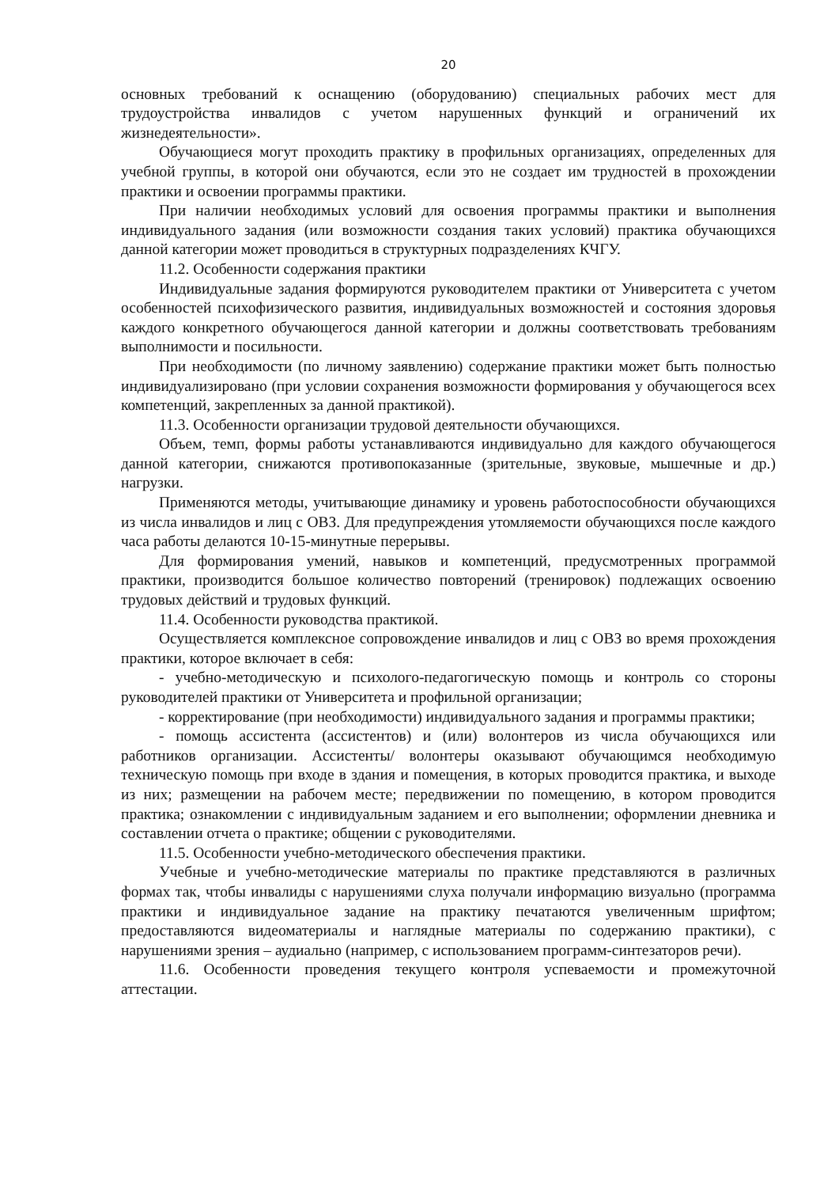20
основных требований к оснащению (оборудованию) специальных рабочих мест для трудоустройства инвалидов с учетом нарушенных функций и ограничений их жизнедеятельности».
Обучающиеся могут проходить практику в профильных организациях, определенных для учебной группы, в которой они обучаются, если это не создает им трудностей в прохождении практики и освоении программы практики.
При наличии необходимых условий для освоения программы практики и выполнения индивидуального задания (или возможности создания таких условий) практика обучающихся данной категории может проводиться в структурных подразделениях КЧГУ.
11.2. Особенности содержания практики
Индивидуальные задания формируются руководителем практики от Университета с учетом особенностей психофизического развития, индивидуальных возможностей и состояния здоровья каждого конкретного обучающегося данной категории и должны соответствовать требованиям выполнимости и посильности.
При необходимости (по личному заявлению) содержание практики может быть полностью индивидуализировано (при условии сохранения возможности формирования у обучающегося всех компетенций, закрепленных за данной практикой).
11.3. Особенности организации трудовой деятельности обучающихся.
Объем, темп, формы работы устанавливаются индивидуально для каждого обучающегося данной категории, снижаются противопоказанные (зрительные, звуковые, мышечные и др.) нагрузки.
Применяются методы, учитывающие динамику и уровень работоспособности обучающихся из числа инвалидов и лиц с ОВЗ. Для предупреждения утомляемости обучающихся после каждого часа работы делаются 10-15-минутные перерывы.
Для формирования умений, навыков и компетенций, предусмотренных программой практики, производится большое количество повторений (тренировок) подлежащих освоению трудовых действий и трудовых функций.
11.4. Особенности руководства практикой.
Осуществляется комплексное сопровождение инвалидов и лиц с ОВЗ во время прохождения практики, которое включает в себя:
- учебно-методическую и психолого-педагогическую помощь и контроль со стороны руководителей практики от Университета и профильной организации;
- корректирование (при необходимости) индивидуального задания и программы практики;
- помощь ассистента (ассистентов) и (или) волонтеров из числа обучающихся или работников организации. Ассистенты/ волонтеры оказывают обучающимся необходимую техническую помощь при входе в здания и помещения, в которых проводится практика, и выходе из них; размещении на рабочем месте; передвижении по помещению, в котором проводится практика; ознакомлении с индивидуальным заданием и его выполнении; оформлении дневника и составлении отчета о практике; общении с руководителями.
11.5. Особенности учебно-методического обеспечения практики.
Учебные и учебно-методические материалы по практике представляются в различных формах так, чтобы инвалиды с нарушениями слуха получали информацию визуально (программа практики и индивидуальное задание на практику печатаются увеличенным шрифтом; предоставляются видеоматериалы и наглядные материалы по содержанию практики), с нарушениями зрения – аудиально (например, с использованием программ-синтезаторов речи).
11.6. Особенности проведения текущего контроля успеваемости и промежуточной аттестации.